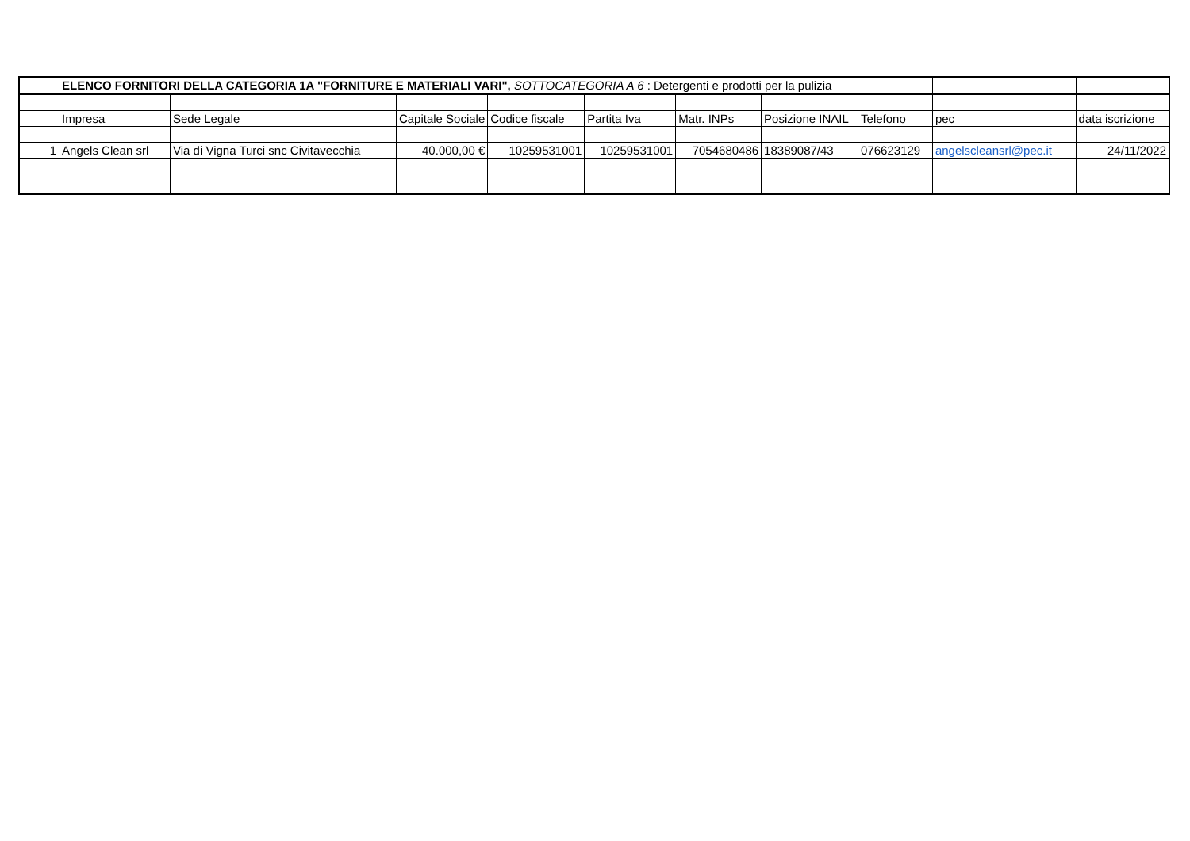| | ELENCO FORNITORI DELLA CATEGORIA 1A "FORNITURE E MATERIALI VARI", SOTTOCATEGORIA A 6 : Detergenti e prodotti per la pulizia | | | | | | | | | |
| | Impresa | Sede Legale | Capitale Sociale | Codice fiscale | Partita Iva | Matr. INPs | Posizione INAIL | Telefono | pec | data iscrizione |
| 1 | Angels Clean srl | Via di Vigna Turci snc Civitavecchia | 40.000,00 € | 10259531001 | 10259531001 | 7054680486 | 18389087/43 | 076623129 | angelscleansrl@pec.it | 24/11/2022 |